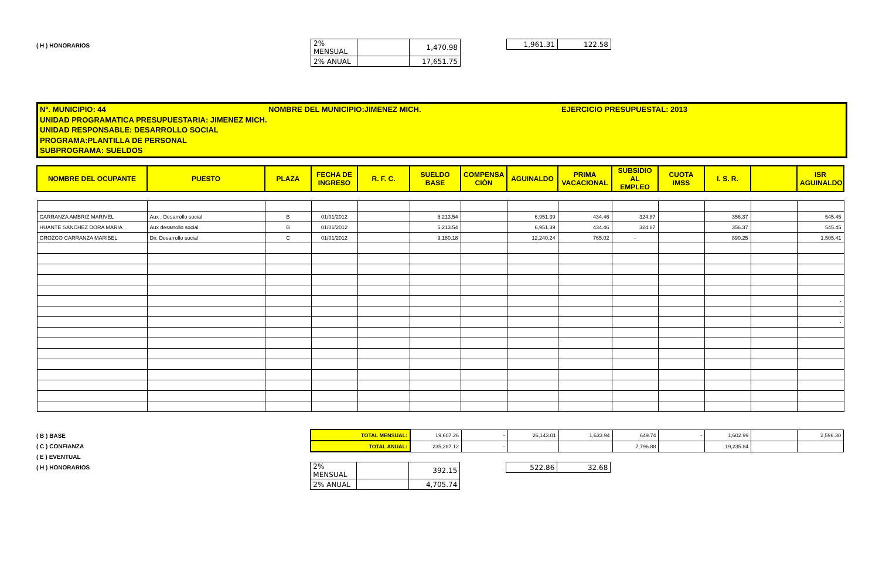( H ) HONORARIOS
| 2% MENSUAL | | 1,470.98 |
| 2% ANUAL | | 17,651.75 |
| 1,961.31 | 122.58 |
N°. MUNICIPIO: 44 NOMBRE DEL MUNICIPIO:JIMENEZ MICH. EJERCICIO PRESUPUESTAL: 2013
UNIDAD PROGRAMATICA PRESUPUESTARIA: JIMENEZ MICH.
UNIDAD RESPONSABLE: DESARROLLO SOCIAL
PROGRAMA:PLANTILLA DE PERSONAL
SUBPROGRAMA: SUELDOS
| NOMBRE DEL OCUPANTE | PUESTO | PLAZA | FECHA DE INGRESO | R. F. C. | SUELDO BASE | COMPENSA CIÓN | AGUINALDO | PRIMA VACACIONAL | SUBSIDIO AL EMPLEO | CUOTA IMSS | I. S. R. | | ISR AGUINALDO |
| --- | --- | --- | --- | --- | --- | --- | --- | --- | --- | --- | --- | --- | --- |
| CARRANZA AMBRIZ MARIVEL | Aux . Desarrollo social | B | 01/01/2012 | | 5,213.54 | | 6,951.39 | 434.46 | 324.87 | | 356.37 | | 545.45 |
| HUANTE SANCHEZ DORA MARIA | Aux desarrollo social | B | 01/01/2012 | | 5,213.54 | | 6,951.39 | 434.46 | 324.87 | | 356.37 | | 545.45 |
| OROZCO CARRANZA MARIBEL | Dir. Desarrollo social | C | 01/01/2012 | | 9,180.18 | | 12,240.24 | 765.02 | - | | 890.25 | | 1,505.41 |
| | | | | | | | | | | | | | - |
| | | | | | | | | | | | | | - |
| | | | | | | | | | | | | | - |
( B ) BASE
( C ) CONFIANZA
( E ) EVENTUAL
( H ) HONORARIOS
| TOTAL MENSUAL: | 19,607.26 | - | 26,143.01 | 1,633.94 | 649.74 | - | 1,602.99 | | 2,596.30 |
| TOTAL ANUAL: | 235,287.12 | - | | | 7,796.88 | | 19,235.84 | | |
| 2% MENSUAL | | 392.15 |
| 2% ANUAL | | 4,705.74 |
| 522.86 | 32.68 |